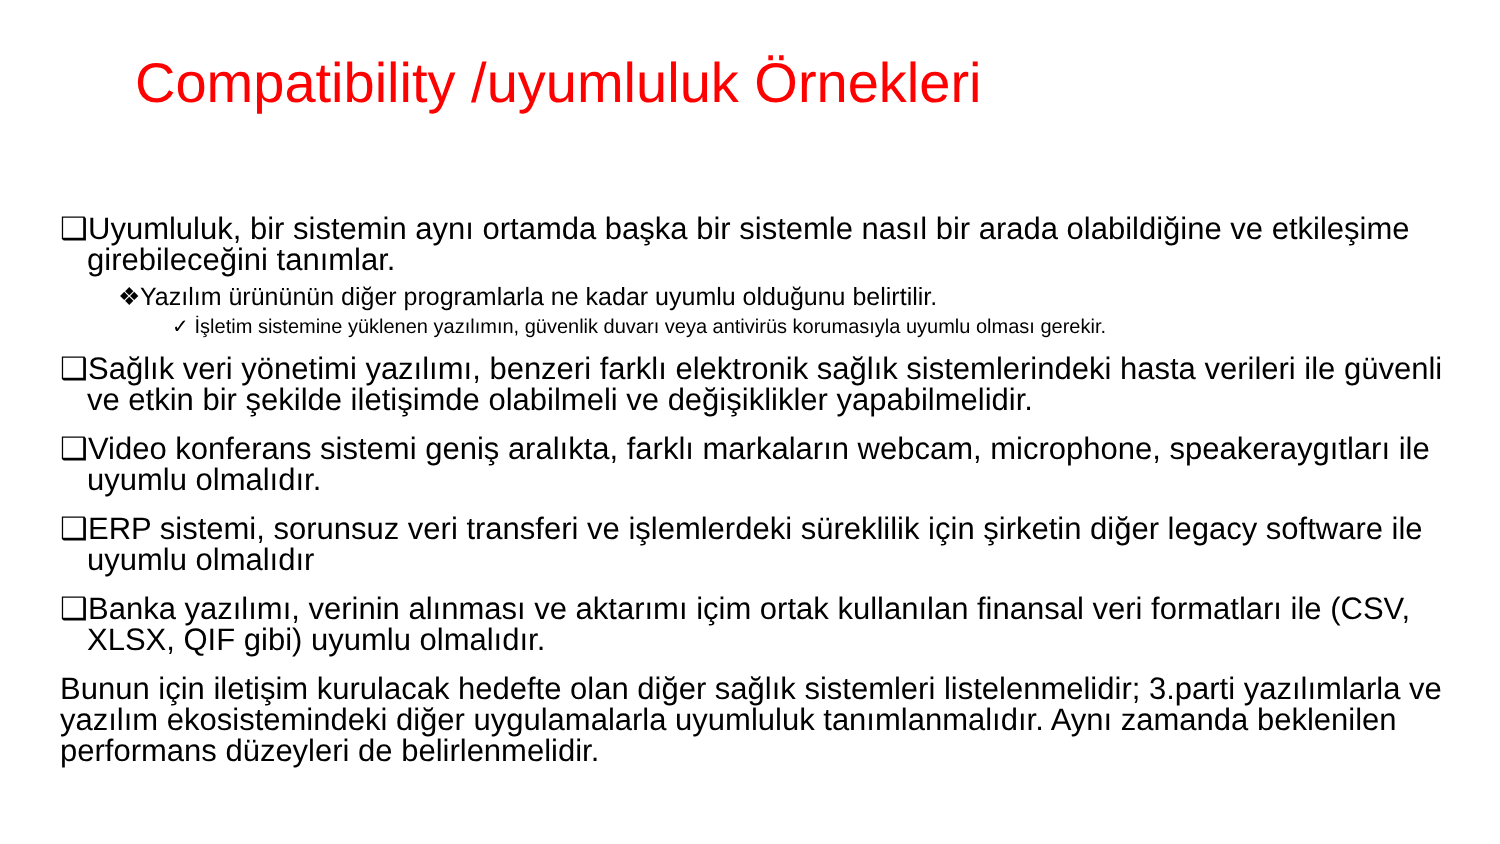Compatibility /uyumluluk Örnekleri
❑Uyumluluk, bir sistemin aynı ortamda başka bir sistemle nasıl bir arada olabildiğine ve etkileşime girebileceğini tanımlar.
❖Yazılım ürününün diğer programlarla ne kadar uyumlu olduğunu belirtilir.
✓ İşletim sistemine yüklenen yazılımın, güvenlik duvarı veya antivirüs korumasıyla uyumlu olması gerekir.
❑Sağlık veri yönetimi yazılımı, benzeri farklı elektronik sağlık sistemlerindeki hasta verileri ile güvenli ve etkin bir şekilde iletişimde olabilmeli ve değişiklikler yapabilmelidir.
❑Video konferans sistemi geniş aralıkta, farklı markaların webcam, microphone, speakeraygıtları ile uyumlu olmalıdır.
❑ERP sistemi, sorunsuz veri transferi ve işlemlerdeki süreklilik için şirketin diğer legacy software ile uyumlu olmalıdır
❑Banka yazılımı, verinin alınması ve aktarımı içim ortak kullanılan finansal veri formatları ile (CSV, XLSX, QIF gibi) uyumlu olmalıdır.
Bunun için iletişim kurulacak hedefte olan diğer sağlık sistemleri listelenmelidir; 3.parti yazılımlarla ve yazılım ekosistemindeki diğer uygulamalarla uyumluluk tanımlanmalıdır. Aynı zamanda beklenilen performans düzeyleri de belirlenmelidir.